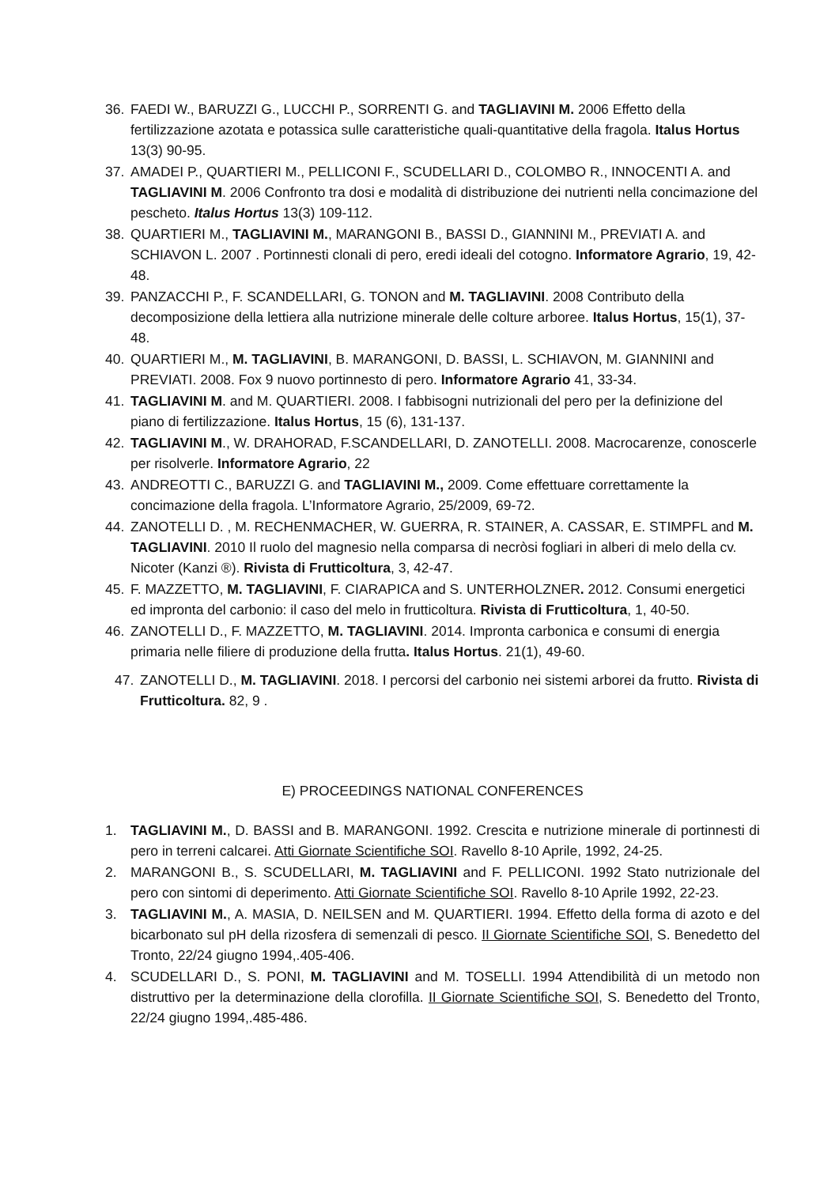36. FAEDI W., BARUZZI G., LUCCHI P., SORRENTI G. and TAGLIAVINI M. 2006 Effetto della fertilizzazione azotata e potassica sulle caratteristiche quali-quantitative della fragola. Italus Hortus 13(3) 90-95.
37. AMADEI P., QUARTIERI M., PELLICONI F., SCUDELLARI D., COLOMBO R., INNOCENTI A. and TAGLIAVINI M. 2006 Confronto tra dosi e modalità di distribuzione dei nutrienti nella concimazione del pescheto. Italus Hortus 13(3) 109-112.
38. QUARTIERI M., TAGLIAVINI M., MARANGONI B., BASSI D., GIANNINI M., PREVIATI A. and SCHIAVON L. 2007 . Portinnesti clonali di pero, eredi ideali del cotogno. Informatore Agrario, 19, 42-48.
39. PANZACCHI P., F. SCANDELLARI, G. TONON and M. TAGLIAVINI. 2008 Contributo della decomposizione della lettiera alla nutrizione minerale delle colture arboree. Italus Hortus, 15(1), 37-48.
40. QUARTIERI M., M. TAGLIAVINI, B. MARANGONI, D. BASSI, L. SCHIAVON, M. GIANNINI and PREVIATI. 2008. Fox 9 nuovo portinnesto di pero. Informatore Agrario 41, 33-34.
41. TAGLIAVINI M. and M. QUARTIERI. 2008. I fabbisogni nutrizionali del pero per la definizione del piano di fertilizzazione. Italus Hortus, 15 (6), 131-137.
42. TAGLIAVINI M., W. DRAHORAD, F.SCANDELLARI, D. ZANOTELLI. 2008. Macrocarenze, conoscerle per risolverle. Informatore Agrario, 22
43. ANDREOTTI C., BARUZZI G. and TAGLIAVINI M., 2009. Come effettuare correttamente la concimazione della fragola. L’Informatore Agrario, 25/2009, 69-72.
44. ZANOTELLI D. , M. RECHENMACHER, W. GUERRA, R. STAINER, A. CASSAR, E. STIMPFL and M. TAGLIAVINI. 2010 Il ruolo del magnesio nella comparsa di necròsi fogliari in alberi di melo della cv. Nicoter (Kanzi ®). Rivista di Frutticoltura, 3, 42-47.
45. F. MAZZETTO, M. TAGLIAVINI, F. CIARAPICA and S. UNTERHOLZNER. 2012. Consumi energetici ed impronta del carbonio: il caso del melo in frutticoltura. Rivista di Frutticoltura, 1, 40-50.
46. ZANOTELLI D., F. MAZZETTO, M. TAGLIAVINI. 2014. Impronta carbonica e consumi di energia primaria nelle filiere di produzione della frutta. Italus Hortus. 21(1), 49-60.
47. ZANOTELLI D., M. TAGLIAVINI. 2018. I percorsi del carbonio nei sistemi arborei da frutto. Rivista di Frutticoltura. 82, 9 .
E) PROCEEDINGS NATIONAL CONFERENCES
1. TAGLIAVINI M., D. BASSI and B. MARANGONI. 1992. Crescita e nutrizione minerale di portinnesti di pero in terreni calcarei. Atti Giornate Scientifiche SOI. Ravello 8-10 Aprile, 1992, 24-25.
2. MARANGONI B., S. SCUDELLARI, M. TAGLIAVINI and F. PELLICONI. 1992 Stato nutrizionale del pero con sintomi di deperimento. Atti Giornate Scientifiche SOI. Ravello 8-10 Aprile 1992, 22-23.
3. TAGLIAVINI M., A. MASIA, D. NEILSEN and M. QUARTIERI. 1994. Effetto della forma di azoto e del bicarbonato sul pH della rizosfera di semenzali di pesco. II Giornate Scientifiche SOI, S. Benedetto del Tronto, 22/24 giugno 1994,.405-406.
4. SCUDELLARI D., S. PONI, M. TAGLIAVINI and M. TOSELLI. 1994 Attendibilità di un metodo non distruttivo per la determinazione della clorofilla. II Giornate Scientifiche SOI, S. Benedetto del Tronto, 22/24 giugno 1994,.485-486.